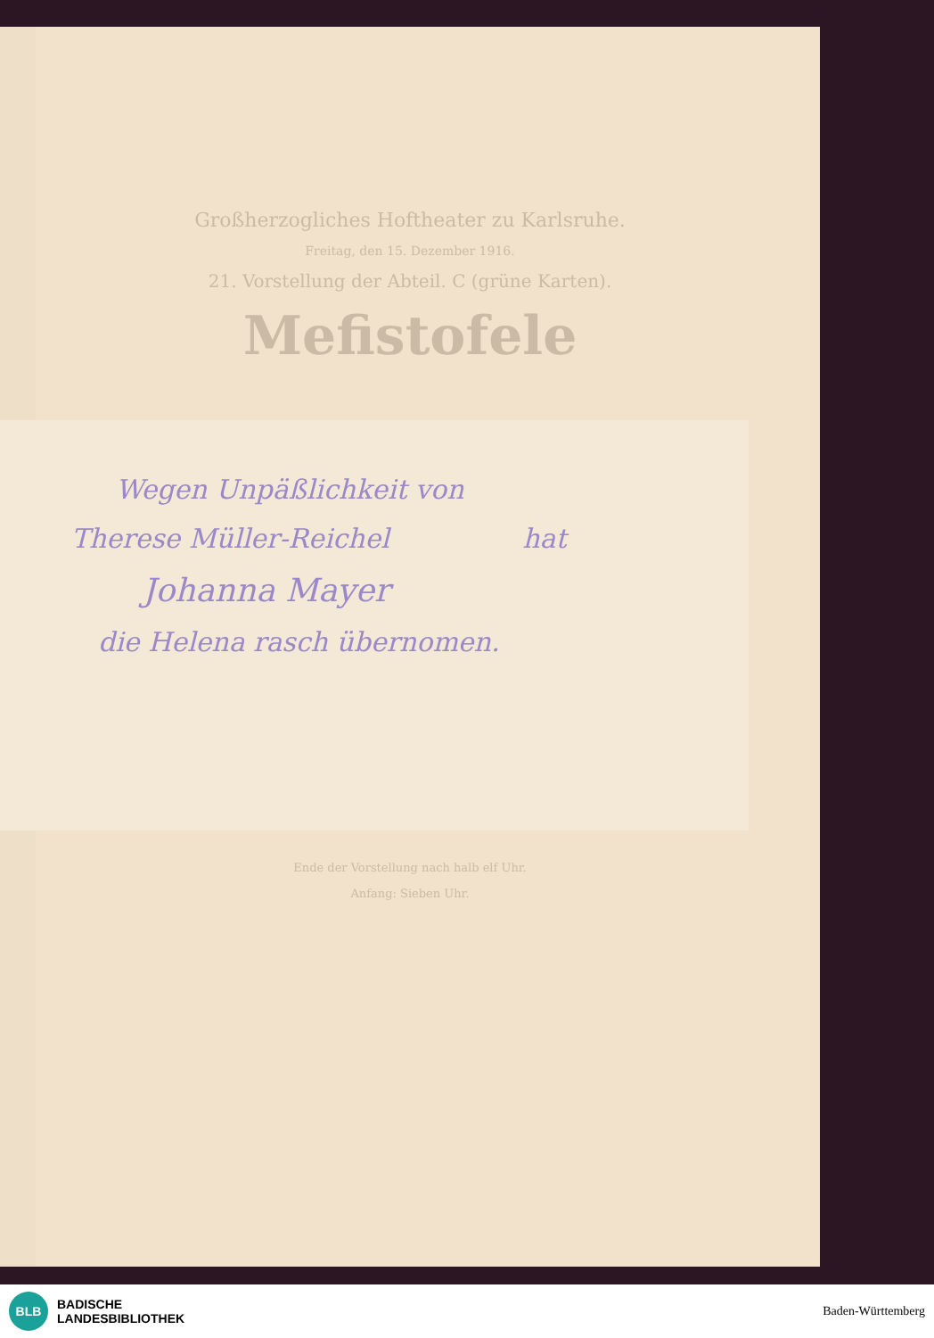Großherzogliches Hoftheater zu Karlsruhe.
Freitag, den 15. Dezember 1916.
21. Vorstellung der Abteil. C (grüne Karten).
Mefistofele
Wegen Unpäßlichkeit von
Therese Müller-Reichel hat
Johanna Mayer
die Helena rasch übernomen.
Ende der Vorstellung nach halb elf Uhr.
Anfang: Sieben Uhr.
BLB
BADISCHE
LANDESBIBLIOTHEK
Baden-Württemberg